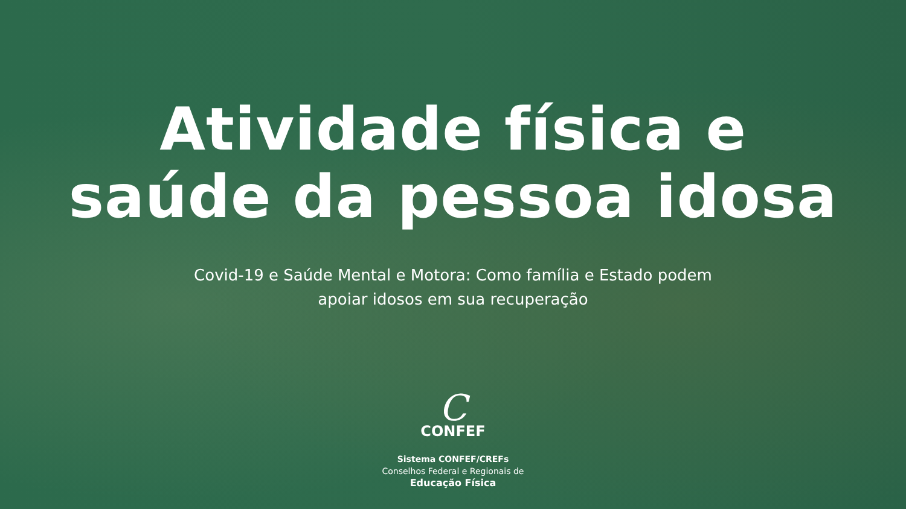Atividade física e
saúde da pessoa idosa
Covid-19 e Saúde Mental e Motora: Como família e Estado podem apoiar idosos em sua recuperação
C
CONFEF
Sistema CONFEF/CREFs
Conselhos Federal e Regionais de
Educação Física